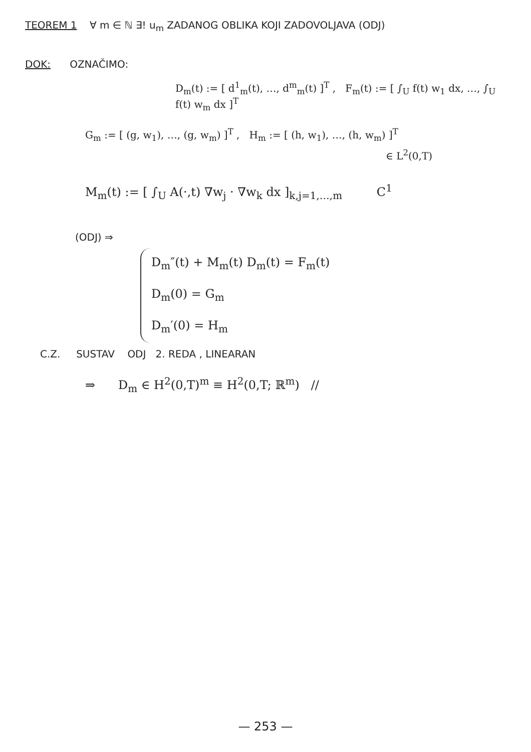TEOREM 1 ∀ m ∈ ℕ ∃! u<sub>m</sub> ZADANOG OBLIKA KOJI ZADOVOLJAVA (ODJ)
DOK: OZNAČIMO:
D<sub>m</sub>(t) := [ d<sup>1</sup><sub>m</sub>(t), …, d<sup>m</sup><sub>m</sub>(t) ]<sup>T</sup> , F<sub>m</sub>(t) := [ ∫<sub>U</sub> f(t) w<sub>1</sub> dx, …, ∫<sub>U</sub> f(t) w<sub>m</sub> dx ]<sup>T</sup>
G<sub>m</sub> := [ (g, w<sub>1</sub>), …, (g, w<sub>m</sub>) ]<sup>T</sup> , H<sub>m</sub> := [ (h, w<sub>1</sub>), …, (h, w<sub>m</sub>) ]<sup>T</sup>
∈ L<sup>2</sup>(0,T)
M<sub>m</sub>(t) := [ ∫<sub>U</sub> A(·,t) ∇w<sub>j</sub> · ∇w<sub>k</sub> dx ]<sub>k,j=1,…,m</sub> C<sup>1</sup>
(ODJ) ⇒
D<sub>m</sub>″(t) + M<sub>m</sub>(t) D<sub>m</sub>(t) = F<sub>m</sub>(t)
D<sub>m</sub>(0) = G<sub>m</sub>
D<sub>m</sub>′(0) = H<sub>m</sub>
C.Z. SUSTAV ODJ 2. REDA , LINEARAN
⇒ D<sub>m</sub> ∈ H<sup>2</sup>(0,T)<sup>m</sup> ≡ H<sup>2</sup>(0,T; ℝ<sup>m</sup>) //
— 253 —